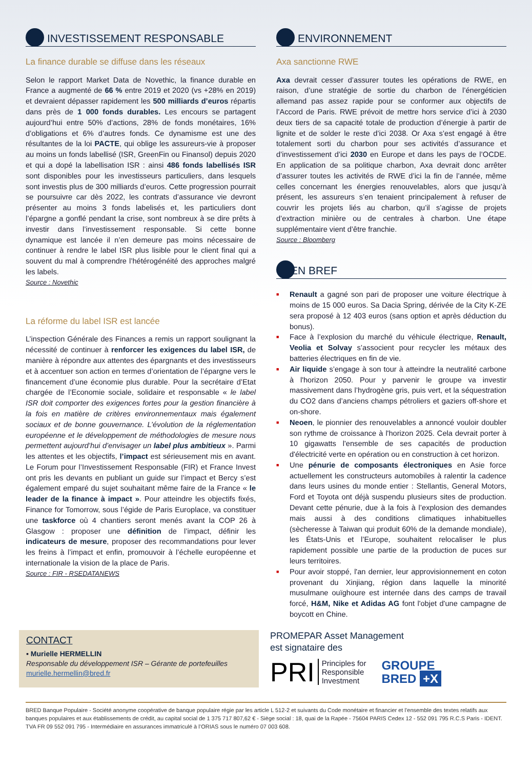INVESTISSEMENT RESPONSABLE
La finance durable se diffuse dans les réseaux
Selon le rapport Market Data de Novethic, la finance durable en France a augmenté de 66 % entre 2019 et 2020 (vs +28% en 2019) et devraient dépasser rapidement les 500 milliards d’euros répartis dans près de 1 000 fonds durables. Les encours se partagent aujourd’hui entre 50% d’actions, 28% de fonds monétaires, 16% d’obligations et 6% d’autres fonds. Ce dynamisme est une des résultantes de la loi PACTE, qui oblige les assureurs-vie à proposer au moins un fonds labellisé (ISR, GreenFin ou Finansol) depuis 2020 et qui a dopé la labellisation ISR : ainsi 486 fonds labellisés ISR sont disponibles pour les investisseurs particuliers, dans lesquels sont investis plus de 300 milliards d’euros. Cette progression pourrait se poursuivre car dès 2022, les contrats d’assurance vie devront présenter au moins 3 fonds labelisés et, les particuliers dont l’épargne a gonflé pendant la crise, sont nombreux à se dire prêts à investir dans l’investissement responsable. Si cette bonne dynamique est lancée il n’en demeure pas moins nécessaire de continuer à rendre le label ISR plus lisible pour le client final qui a souvent du mal à comprendre l’hétérogénéité des approches malgré les labels.
Source : Novethic
La réforme du label ISR est lancée
L’inspection Générale des Finances a remis un rapport soulignant la nécessité de continuer à renforcer les exigences du label ISR, de manière à répondre aux attentes des épargnants et des investisseurs et à accentuer son action en termes d’orientation de l’épargne vers le financement d’une économie plus durable. Pour la secrétaire d’Etat chargée de l’Economie sociale, solidaire et responsable « le label ISR doit comporter des exigences fortes pour la gestion financière à la fois en matière de critères environnementaux mais également sociaux et de bonne gouvernance. L’évolution de la réglementation européenne et le développement de méthodologies de mesure nous permettent aujourd’hui d’envisager un label plus ambitieux ». Parmi les attentes et les objectifs, l’impact est sérieusement mis en avant. Le Forum pour l’Investissement Responsable (FIR) et France Invest ont pris les devants en publiant un guide sur l’impact et Bercy s’est également emparé du sujet souhaitant même faire de la France « le leader de la finance à impact ». Pour atteindre les objectifs fixés, Finance for Tomorrow, sous l’égide de Paris Europlace, va constituer une taskforce où 4 chantiers seront menés avant la COP 26 à Glasgow : proposer une définition de l’impact, définir les indicateurs de mesure, proposer des recommandations pour lever les freins à l’impact et enfin, promouvoir à l’échelle européenne et internationale la vision de la place de Paris.
Source : FIR - RSEDATANEWS
ENVIRONNEMENT
Axa sanctionne RWE
Axa devrait cesser d’assurer toutes les opérations de RWE, en raison, d’une stratégie de sortie du charbon de l’énergéticien allemand pas assez rapide pour se conformer aux objectifs de l’Accord de Paris. RWE prévoit de mettre hors service d’ici à 2030 deux tiers de sa capacité totale de production d’énergie à partir de lignite et de solder le reste d’ici 2038. Or Axa s’est engagé à être totalement sorti du charbon pour ses activités d’assurance et d’investissement d’ici 2030 en Europe et dans les pays de l’OCDE. En application de sa politique charbon, Axa devrait donc arrêter d’assurer toutes les activités de RWE d’ici la fin de l’année, même celles concernant les énergies renouvelables, alors que jusqu’à présent, les assureurs s’en tenaient principalement à refuser de couvrir les projets liés au charbon, qu’il s’agisse de projets d’extraction minière ou de centrales à charbon. Une étape supplémentaire vient d’être franchie.
Source : Bloomberg
EN BREF
Renault a gagné son pari de proposer une voiture électrique à moins de 15 000 euros. Sa Dacia Spring, dérivée de la City K-ZE sera proposé à 12 403 euros (sans option et après déduction du bonus).
Face à l’explosion du marché du véhicule électrique, Renault, Veolia et Solvay s’associent pour recycler les métaux des batteries électriques en fin de vie.
Air liquide s’engage à son tour à atteindre la neutralité carbone à l'horizon 2050. Pour y parvenir le groupe va investir massivement dans l’hydrogène gris, puis vert, et la séquestration du CO2 dans d’anciens champs pétroliers et gaziers off-shore et on-shore.
Neoen, le pionnier des renouvelables a annoncé vouloir doubler son rythme de croissance à l'horizon 2025. Cela devrait porter à 10 gigawatts l'ensemble de ses capacités de production d'électricité verte en opération ou en construction à cet horizon.
Une pénurie de composants électroniques en Asie force actuellement les constructeurs automobiles à ralentir la cadence dans leurs usines du monde entier : Stellantis, General Motors, Ford et Toyota ont déjà suspendu plusieurs sites de production. Devant cette pénurie, due à la fois à l’explosion des demandes mais aussi à des conditions climatiques inhabituelles (sècheresse à Taiwan qui produit 60% de la demande mondiale), les États-Unis et l’Europe, souhaitent relocaliser le plus rapidement possible une partie de la production de puces sur leurs territoires.
Pour avoir stoppé, l'an dernier, leur approvisionnement en coton provenant du Xinjiang, région dans laquelle la minorité musulmane ouïghoure est internée dans des camps de travail forcé, H&M, Nike et Adidas AG font l'objet d'une campagne de boycott en Chine.
CONTACT
▪ Murielle HERMELLIN
Responsable du développement ISR – Gérante de portefeuilles
murielle.hermellin@bred.fr
PROMEPAR Asset Management
est signataire des
PRI Principles for
Responsible
Investment
GROUPE
BRED +X
BRED Banque Populaire - Société anonyme coopérative de banque populaire régie par les article L 512-2 et suivants du Code monétaire et financier et l’ensemble des textes relatifs aux banques populaires et aux établissements de crédit, au capital social de 1 375 717 807,62 € - Siège social : 18, quai de la Rapée - 75604 PARIS Cedex 12 - 552 091 795 R.C.S Paris - IDENT. TVA FR 09 552 091 795 - Intermédiaire en assurances immatriculé à l’ORIAS sous le numéro 07 003 608.